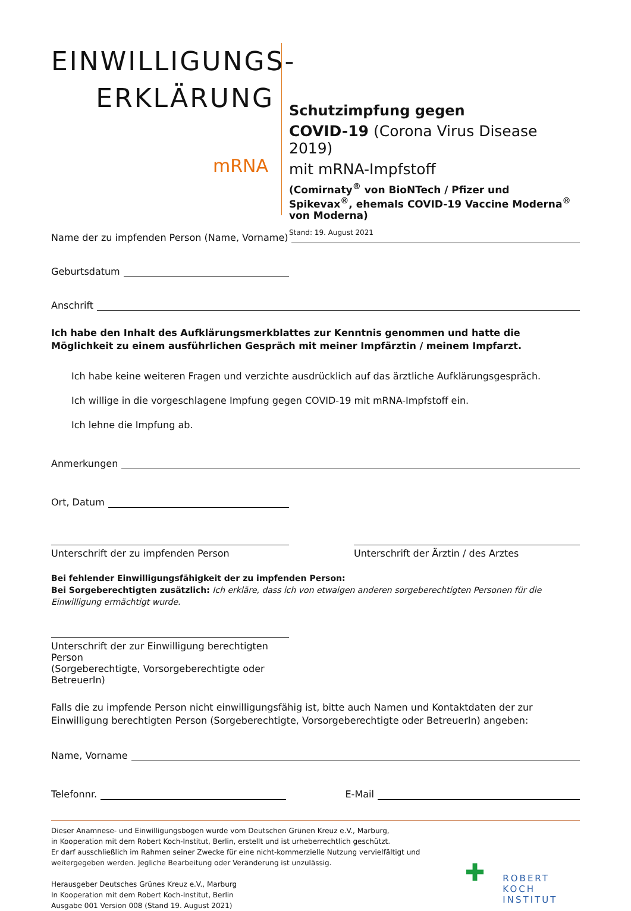EINWILLIGUNGS-
ERKLÄRUNG
mRNA
Schutzimpfung gegen
COVID-19 (Corona Virus Disease 2019)
mit mRNA-Impfstoff
(Comirnaty<sup>®</sup> von BioNTech / Pfizer und
Spikevax<sup>®</sup>, ehemals COVID-19 Vaccine Moderna<sup>®</sup> von Moderna)
Stand: 19. August 2021
Name der zu impfenden Person (Name, Vorname)
Geburtsdatum
Anschrift
Ich habe den Inhalt des Aufklärungsmerkblattes zur Kenntnis genommen und hatte die Möglichkeit zu einem ausführlichen Gespräch mit meiner Impfärztin / meinem Impfarzt.
Ich habe keine weiteren Fragen und verzichte ausdrücklich auf das ärztliche Aufklärungsgespräch.
Ich willige in die vorgeschlagene Impfung gegen COVID-19 mit mRNA-Impfstoff ein.
Ich lehne die Impfung ab.
Anmerkungen
Ort, Datum
Unterschrift der zu impfenden Person Unterschrift der Ärztin / des Arztes
Bei fehlender Einwilligungsfähigkeit der zu impfenden Person:
Bei Sorgeberechtigten zusätzlich: Ich erkläre, dass ich von etwaigen anderen sorgeberechtigten Personen für die Einwilligung ermächtigt wurde.
Unterschrift der zur Einwilligung berechtigten Person
(Sorgeberechtigte, Vorsorgeberechtigte oder BetreuerIn)
Falls die zu impfende Person nicht einwilligungsfähig ist, bitte auch Namen und Kontaktdaten der zur Einwilligung berechtigten Person (Sorgeberechtigte, Vorsorgeberechtigte oder BetreuerIn) angeben:
Name, Vorname
Telefonnr. E-Mail
Dieser Anamnese- und Einwilligungsbogen wurde vom Deutschen Grünen Kreuz e.V., Marburg,
in Kooperation mit dem Robert Koch-Institut, Berlin, erstellt und ist urheberrechtlich geschützt.
Er darf ausschließlich im Rahmen seiner Zwecke für eine nicht-kommerzielle Nutzung vervielfältigt und weitergegeben werden. Jegliche Bearbeitung oder Veränderung ist unzulässig.
Herausgeber Deutsches Grünes Kreuz e.V., Marburg
In Kooperation mit dem Robert Koch-Institut, Berlin
Ausgabe 001 Version 008 (Stand 19. August 2021)
✚
ROBERT KOCH INSTITUT